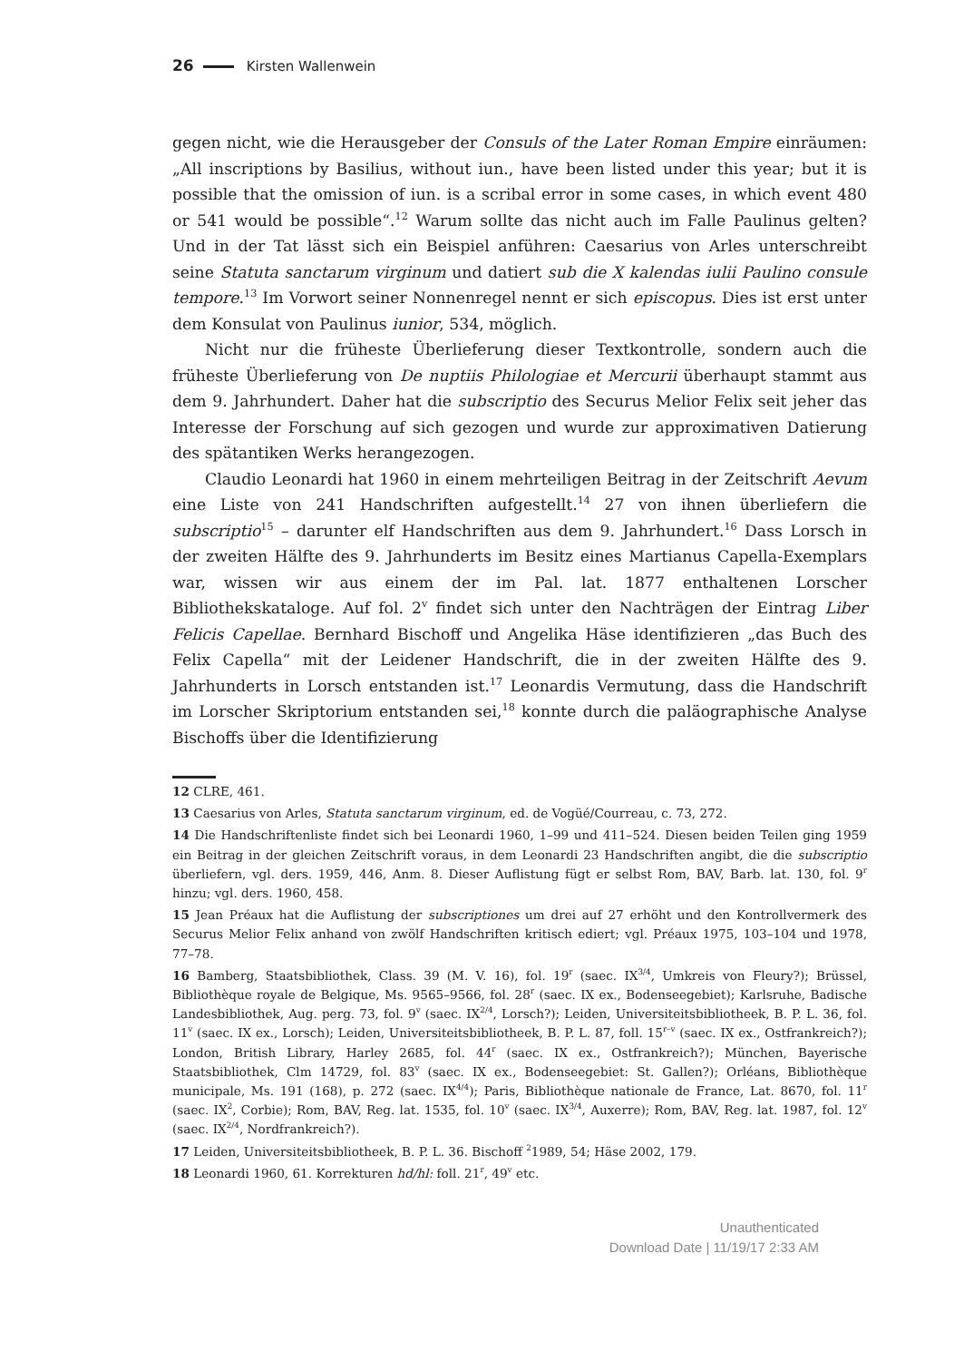26 Kirsten Wallenwein
gegen nicht, wie die Herausgeber der Consuls of the Later Roman Empire einräumen: „All inscriptions by Basilius, without iun., have been listed under this year; but it is possible that the omission of iun. is a scribal error in some cases, in which event 480 or 541 would be possible“.<sup>12</sup> Warum sollte das nicht auch im Falle Paulinus gelten? Und in der Tat lässt sich ein Beispiel anführen: Caesarius von Arles unterschreibt seine Statuta sanctarum virginum und datiert sub die X kalendas iulii Paulino consule tempore.<sup>13</sup> Im Vorwort seiner Nonnenregel nennt er sich episcopus. Dies ist erst unter dem Konsulat von Paulinus iunior, 534, möglich.
Nicht nur die früheste Überlieferung dieser Textkontrolle, sondern auch die früheste Überlieferung von De nuptiis Philologiae et Mercurii überhaupt stammt aus dem 9. Jahrhundert. Daher hat die subscriptio des Securus Melior Felix seit jeher das Interesse der Forschung auf sich gezogen und wurde zur approximativen Datierung des spätantiken Werks herangezogen.
Claudio Leonardi hat 1960 in einem mehrteiligen Beitrag in der Zeitschrift Aevum eine Liste von 241 Handschriften aufgestellt.<sup>14</sup> 27 von ihnen überliefern die subscriptio<sup>15</sup> – darunter elf Handschriften aus dem 9. Jahrhundert.<sup>16</sup> Dass Lorsch in der zweiten Hälfte des 9. Jahrhunderts im Besitz eines Martianus Capella-Exemplars war, wissen wir aus einem der im Pal. lat. 1877 enthaltenen Lorscher Bibliothekskataloge. Auf fol. 2<sup>v</sup> findet sich unter den Nachträgen der Eintrag Liber Felicis Capellae. Bernhard Bischoff und Angelika Häse identifizieren „das Buch des Felix Capella“ mit der Leidener Handschrift, die in der zweiten Hälfte des 9. Jahrhunderts in Lorsch entstanden ist.<sup>17</sup> Leonardis Vermutung, dass die Handschrift im Lorscher Skriptorium entstanden sei,<sup>18</sup> konnte durch die paläographische Analyse Bischoffs über die Identifizierung
12 CLRE, 461.
13 Caesarius von Arles, Statuta sanctarum virginum, ed. de Vogüé/Courreau, c. 73, 272.
14 Die Handschriftenliste findet sich bei Leonardi 1960, 1–99 und 411–524. Diesen beiden Teilen ging 1959 ein Beitrag in der gleichen Zeitschrift voraus, in dem Leonardi 23 Handschriften angibt, die die subscriptio überliefern, vgl. ders. 1959, 446, Anm. 8. Dieser Auflistung fügt er selbst Rom, BAV, Barb. lat. 130, fol. 9<sup>r</sup> hinzu; vgl. ders. 1960, 458.
15 Jean Préaux hat die Auflistung der subscriptiones um drei auf 27 erhöht und den Kontrollvermerk des Securus Melior Felix anhand von zwölf Handschriften kritisch ediert; vgl. Préaux 1975, 103–104 und 1978, 77–78.
16 Bamberg, Staatsbibliothek, Class. 39 (M. V. 16), fol. 19<sup>r</sup> (saec. IX<sup>3/4</sup>, Umkreis von Fleury?); Brüssel, Bibliothèque royale de Belgique, Ms. 9565–9566, fol. 28<sup>r</sup> (saec. IX ex., Bodenseegebiet); Karlsruhe, Badische Landesbibliothek, Aug. perg. 73, fol. 9<sup>v</sup> (saec. IX<sup>2/4</sup>, Lorsch?); Leiden, Universiteitsbibliotheek, B. P. L. 36, fol. 11<sup>v</sup> (saec. IX ex., Lorsch); Leiden, Universiteitsbibliotheek, B. P. L. 87, foll. 15<sup>r–v</sup> (saec. IX ex., Ostfrankreich?); London, British Library, Harley 2685, fol. 44<sup>r</sup> (saec. IX ex., Ostfrankreich?); München, Bayerische Staatsbibliothek, Clm 14729, fol. 83<sup>v</sup> (saec. IX ex., Bodenseegebiet: St. Gallen?); Orléans, Bibliothèque municipale, Ms. 191 (168), p. 272 (saec. IX<sup>4/4</sup>); Paris, Bibliothèque nationale de France, Lat. 8670, fol. 11<sup>r</sup> (saec. IX<sup>2</sup>, Corbie); Rom, BAV, Reg. lat. 1535, fol. 10<sup>v</sup> (saec. IX<sup>3/4</sup>, Auxerre); Rom, BAV, Reg. lat. 1987, fol. 12<sup>v</sup> (saec. IX<sup>2/4</sup>, Nordfrankreich?).
17 Leiden, Universiteitsbibliotheek, B. P. L. 36. Bischoff <sup>2</sup>1989, 54; Häse 2002, 179.
18 Leonardi 1960, 61. Korrekturen hd/hl: foll. 21<sup>r</sup>, 49<sup>v</sup> etc.
Unauthenticated
Download Date | 11/19/17 2:33 AM